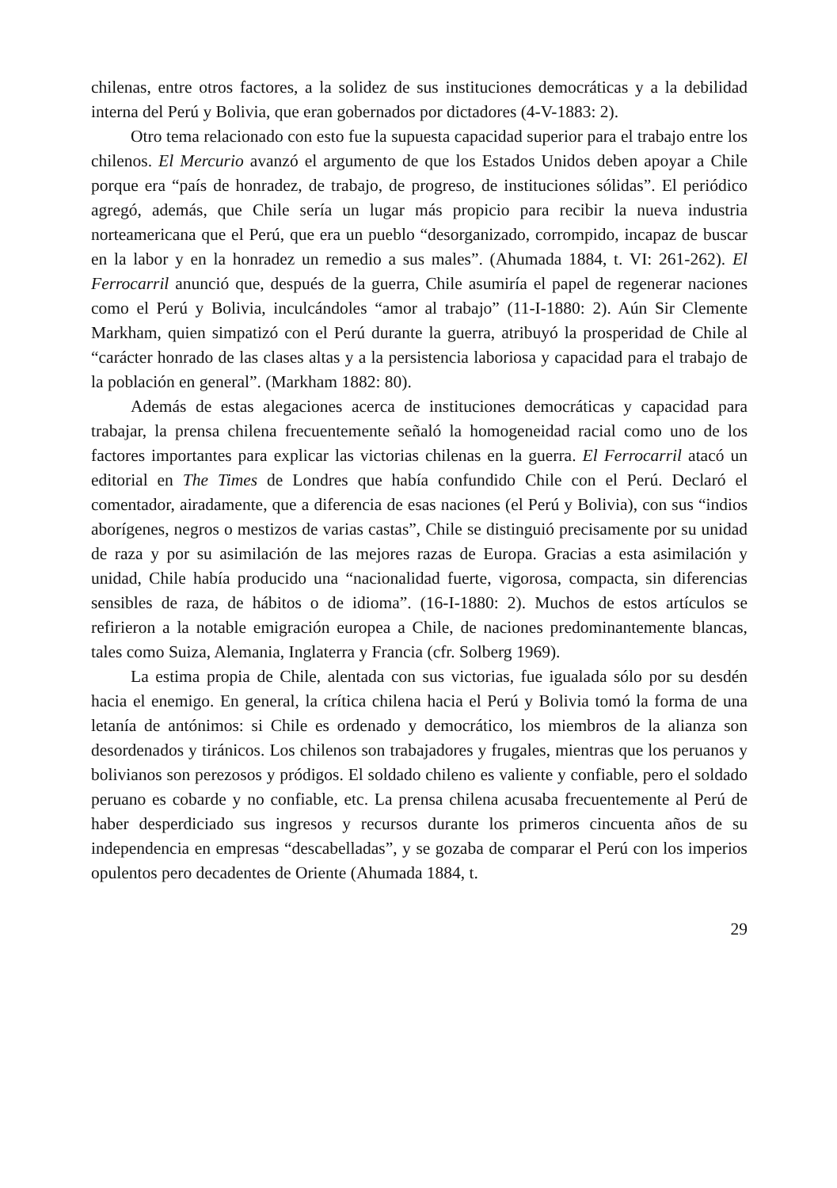chilenas, entre otros factores, a la solidez de sus instituciones democráticas y a la debilidad interna del Perú y Bolivia, que eran gobernados por dictadores (4-V-1883: 2).
Otro tema relacionado con esto fue la supuesta capacidad superior para el trabajo entre los chilenos. El Mercurio avanzó el argumento de que los Estados Unidos deben apoyar a Chile porque era “país de honradez, de trabajo, de progreso, de instituciones sólidas”. El periódico agregó, además, que Chile sería un lugar más propicio para recibir la nueva industria norteamericana que el Perú, que era un pueblo “desorganizado, corrompido, incapaz de buscar en la labor y en la honradez un remedio a sus males”. (Ahumada 1884, t. VI: 261-262). El Ferrocarril anunció que, después de la guerra, Chile asumiría el papel de regenerar naciones como el Perú y Bolivia, inculcándoles “amor al trabajo” (11-I-1880: 2). Aún Sir Clemente Markham, quien simpatizó con el Perú durante la guerra, atribuyó la prosperidad de Chile al “carácter honrado de las clases altas y a la persistencia laboriosa y capacidad para el trabajo de la población en general”. (Markham 1882: 80).
Además de estas alegaciones acerca de instituciones democráticas y capacidad para trabajar, la prensa chilena frecuentemente señaló la homogeneidad racial como uno de los factores importantes para explicar las victorias chilenas en la guerra. El Ferrocarril atacó un editorial en The Times de Londres que había confundido Chile con el Perú. Declaró el comentador, airadamente, que a diferencia de esas naciones (el Perú y Bolivia), con sus “indios aborígenes, negros o mestizos de varias castas”, Chile se distinguió precisamente por su unidad de raza y por su asimilación de las mejores razas de Europa. Gracias a esta asimilación y unidad, Chile había producido una “nacionalidad fuerte, vigorosa, compacta, sin diferencias sensibles de raza, de hábitos o de idioma”. (16-I-1880: 2). Muchos de estos artículos se refirieron a la notable emigración europea a Chile, de naciones predominantemente blancas, tales como Suiza, Alemania, Inglaterra y Francia (cfr. Solberg 1969).
La estima propia de Chile, alentada con sus victorias, fue igualada sólo por su desdén hacia el enemigo. En general, la crítica chilena hacia el Perú y Bolivia tomó la forma de una letanía de antónimos: si Chile es ordenado y democrático, los miembros de la alianza son desordenados y tiránicos. Los chilenos son trabajadores y frugales, mientras que los peruanos y bolivianos son perezosos y pródigos. El soldado chileno es valiente y confiable, pero el soldado peruano es cobarde y no confiable, etc. La prensa chilena acusaba frecuentemente al Perú de haber desperdiciado sus ingresos y recursos durante los primeros cincuenta años de su independencia en empresas “descabelladas”, y se gozaba de comparar el Perú con los imperios opulentos pero decadentes de Oriente (Ahumada 1884, t.
29